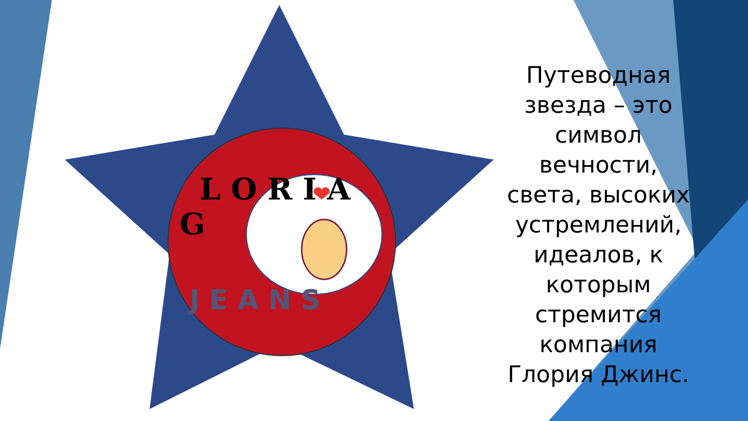G
L O R I A
J E A N S
Путеводная звезда – это символ вечности, света, высоких устремлений, идеалов, к которым стремится компания Глория Джинс.